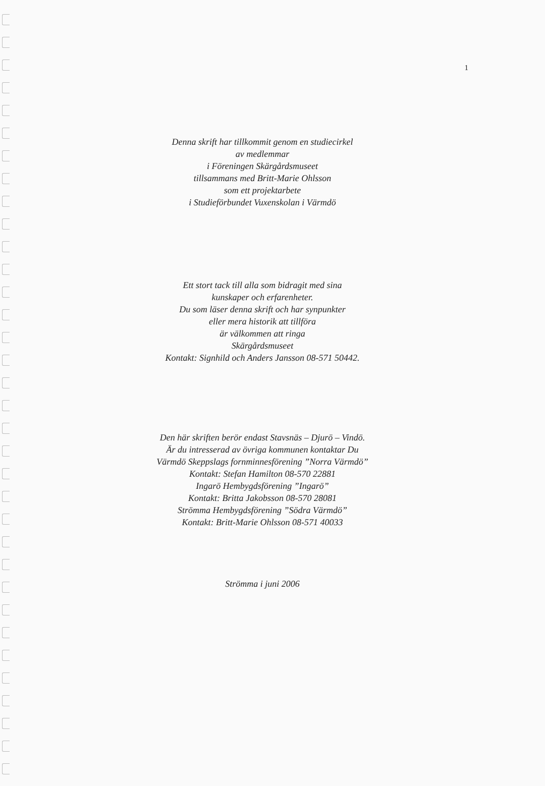1
Denna skrift har tillkommit genom en studiecirkel
av medlemmar
i Föreningen Skärgårdsmuseet
tillsammans med Britt-Marie Ohlsson
som ett projektarbete
i Studieförbundet Vuxenskolan i Värmdö
Ett stort tack till alla som bidragit med sina
kunskaper och erfarenheter.
Du som läser denna skrift och har synpunkter
eller mera historik att tillföra
är välkommen att ringa
Skärgårdsmuseet
Kontakt: Signhild och Anders Jansson 08-571 50442.
Den här skriften berör endast Stavsnäs – Djurö – Vindö.
Är du intresserad av övriga kommunen kontaktar Du
Värmdö Skeppslags fornminnesförening ”Norra Värmdö”
Kontakt: Stefan Hamilton 08-570 22881
Ingarö Hembygdsförening ”Ingarö”
Kontakt: Britta Jakobsson 08-570 28081
Strömma Hembygdsförening ”Södra Värmdö”
Kontakt: Britt-Marie Ohlsson 08-571 40033
Strömma i juni 2006